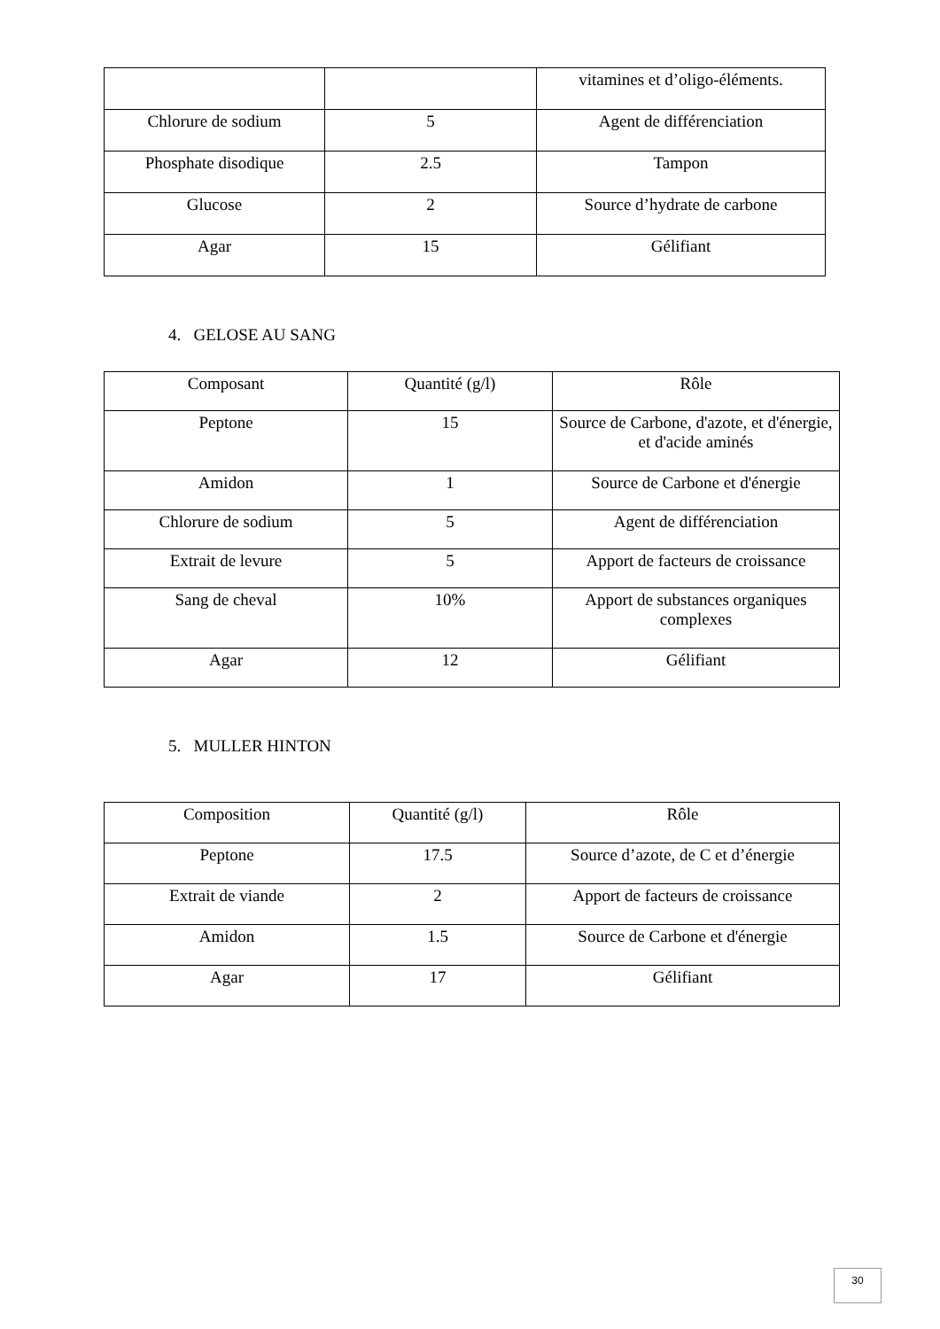| | | vitamines et d’oligo-éléments. |
| Chlorure de sodium | 5 | Agent de différenciation |
| Phosphate disodique | 2.5 | Tampon |
| Glucose | 2 | Source d’hydrate de carbone |
| Agar | 15 | Gélifiant |
4. GELOSE AU SANG
| Composant | Quantité (g/l) | Rôle |
| Peptone | 15 | Source de Carbone, d'azote, et d'énergie, et d'acide aminés |
| Amidon | 1 | Source de Carbone et d'énergie |
| Chlorure de sodium | 5 | Agent de différenciation |
| Extrait de levure | 5 | Apport de facteurs de croissance |
| Sang de cheval | 10% | Apport de substances organiques complexes |
| Agar | 12 | Gélifiant |
5. MULLER HINTON
| Composition | Quantité (g/l) | Rôle |
| Peptone | 17.5 | Source d’azote, de C et d’énergie |
| Extrait de viande | 2 | Apport de facteurs de croissance |
| Amidon | 1.5 | Source de Carbone et d'énergie |
| Agar | 17 | Gélifiant |
30